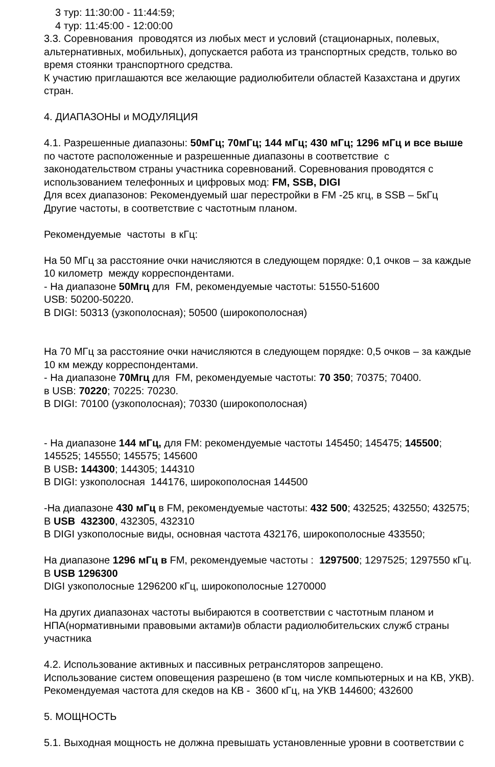3 тур: 11:30:00 - 11:44:59;
4 тур: 11:45:00 - 12:00:00
3.3. Соревнования проводятся из любых мест и условий (стационарных, полевых, альтернативных, мобильных), допускается работа из транспортных средств, только во время стоянки транспортного средства.
К участию приглашаются все желающие радиолюбители областей Казахстана и других стран.
4. ДИАПАЗОНЫ и МОДУЛЯЦИЯ
4.1. Разрешенные диапазоны: 50мГц; 70мГц; 144 мГц; 430 мГц; 1296 мГц и все выше по частоте расположенные и разрешенные диапазоны в соответствие с законодательством страны участника соревнований. Соревнования проводятся с использованием телефонных и цифровых мод: FM, SSB, DIGI
Для всех диапазонов: Рекомендуемый шаг перестройки в FM -25 кгц, в SSB – 5кГц
Другие частоты, в соответствие с частотным планом.
Рекомендуемые частоты в кГц:
На 50 МГц за расстояние очки начисляются в следующем порядке: 0,1 очков – за каждые 10 километр между корреспондентами.
- На диапазоне 50Мгц для FM, рекомендуемые частоты: 51550-51600
USB: 50200-50220.
В DIGI: 50313 (узкополосная); 50500 (широкополосная)
На 70 МГц за расстояние очки начисляются в следующем порядке: 0,5 очков – за каждые 10 км между корреспондентами.
- На диапазоне 70Мгц для FM, рекомендуемые частоты: 70 350; 70375; 70400.
в USB: 70220; 70225: 70230.
В DIGI: 70100 (узкополосная); 70330 (широкополосная)
- На диапазоне 144 мГц, для FM: рекомендуемые частоты 145450; 145475; 145500; 145525; 145550; 145575; 145600
В USB: 144300; 144305; 144310
В DIGI: узкополосная 144176, широкополосная 144500
-На диапазоне 430 мГц в FM, рекомендуемые частоты: 432 500; 432525; 432550; 432575;
В USB 432300, 432305, 432310
В DIGI узкополосные виды, основная частота 432176, широкополосные 433550;
На диапазоне 1296 мГц в FM, рекомендуемые частоты : 1297500; 1297525; 1297550 кГц.
В USB 1296300
DIGI узкополосные 1296200 кГц, широкополосные 1270000
На других диапазонах частоты выбираются в соответствии с частотным планом и НПА(нормативными правовыми актами)в области радиолюбительских служб страны участника
4.2. Использование активных и пассивных ретрансляторов запрещено.
Использование систем оповещения разрешено (в том числе компьютерных и на КВ, УКВ).
Рекомендуемая частота для скедов на КВ - 3600 кГц, на УКВ 144600; 432600
5. МОЩНОСТЬ
5.1. Выходная мощность не должна превышать установленные уровни в соответствии с